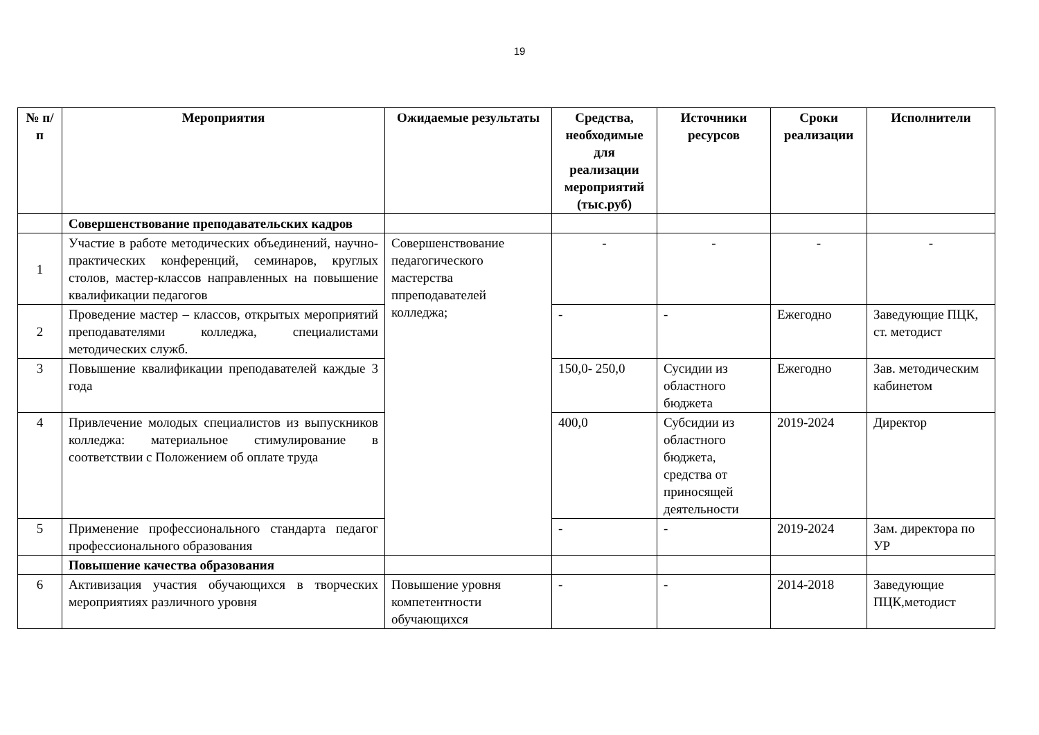19
| № п/п | Мероприятия | Ожидаемые результаты | Средства, необходимые для реализации мероприятий (тыс.руб) | Источники ресурсов | Сроки реализации | Исполнители |
| --- | --- | --- | --- | --- | --- | --- |
| | Совершенствование преподавательских кадров | | | | | |
| 1 | Участие в работе методических объединений, научно-практических конференций, семинаров, круглых столов, мастер-классов направленных на повышение квалификации педагогов | Совершенствование педагогического мастерства ппреподавателей колледжа; | - | - | - | - |
| 2 | Проведение мастер – классов, открытых мероприятий преподавателями колледжа, специалистами методических служб. | | - | - | Ежегодно | Заведующие ПЦК, ст. методист |
| 3 | Повышение квалификации преподавателей каждые 3 года | | 150,0- 250,0 | Сусидии из областного бюджета | Ежегодно | Зав. методическим кабинетом |
| 4 | Привлечение молодых специалистов из выпускников колледжа: материальное стимулирование в соответствии с Положением об оплате труда | | 400,0 | Субсидии из областного бюджета, средства от приносящей деятельности | 2019-2024 | Директор |
| 5 | Применение профессионального стандарта педагог профессионального образования | | - | - | 2019-2024 | Зам. директора по УР |
| | Повышение качества образования | | | | | |
| 6 | Активизация участия обучающихся в творческих мероприятиях различного уровня | Повышение уровня компетентности обучающихся | - | - | 2014-2018 | Заведующие ПЦК,методист |